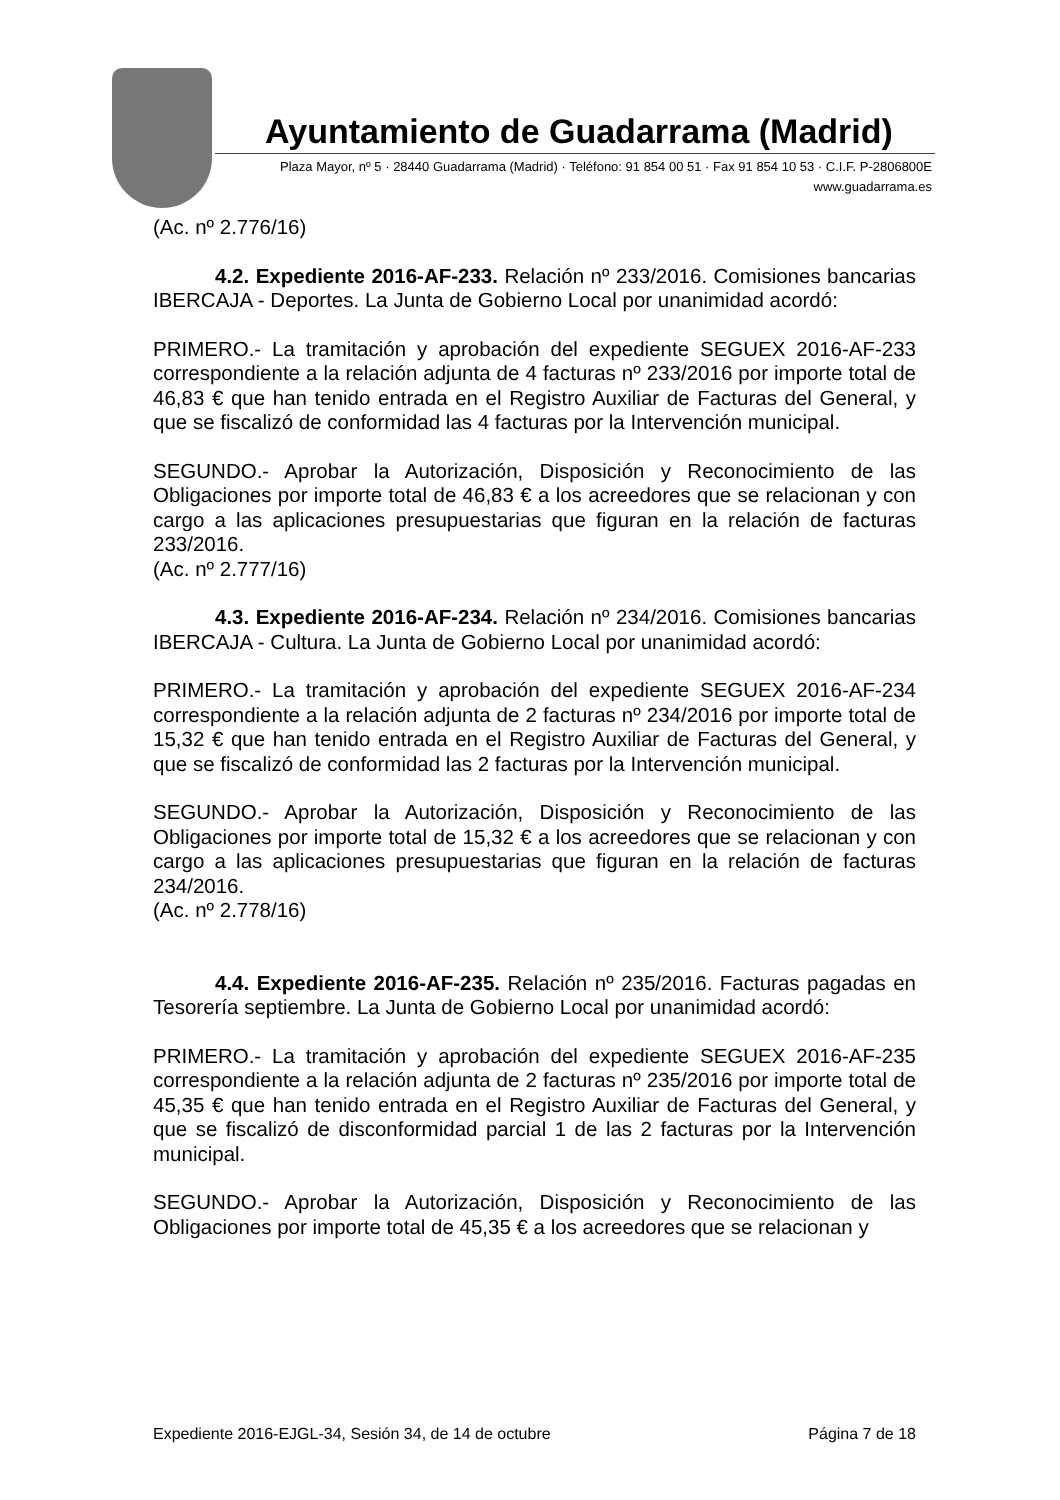Ayuntamiento de Guadarrama (Madrid)
Plaza Mayor, nº 5 · 28440 Guadarrama (Madrid) · Teléfono: 91 854 00 51 · Fax 91 854 10 53 · C.I.F. P-2806800E
www.guadarrama.es
(Ac. nº 2.776/16)
4.2. Expediente 2016-AF-233. Relación nº 233/2016. Comisiones bancarias IBERCAJA - Deportes. La Junta de Gobierno Local por unanimidad acordó:
PRIMERO.- La tramitación y aprobación del expediente SEGUEX 2016-AF-233 correspondiente a la relación adjunta de 4 facturas nº 233/2016 por importe total de 46,83 € que han tenido entrada en el Registro Auxiliar de Facturas del General, y que se fiscalizó de conformidad las 4 facturas por la Intervención municipal.
SEGUNDO.- Aprobar la Autorización, Disposición y Reconocimiento de las Obligaciones por importe total de 46,83 € a los acreedores que se relacionan y con cargo a las aplicaciones presupuestarias que figuran en la relación de facturas 233/2016.
(Ac. nº 2.777/16)
4.3. Expediente 2016-AF-234. Relación nº 234/2016. Comisiones bancarias IBERCAJA - Cultura. La Junta de Gobierno Local por unanimidad acordó:
PRIMERO.- La tramitación y aprobación del expediente SEGUEX 2016-AF-234 correspondiente a la relación adjunta de 2 facturas nº 234/2016 por importe total de 15,32 € que han tenido entrada en el Registro Auxiliar de Facturas del General, y que se fiscalizó de conformidad las 2 facturas por la Intervención municipal.
SEGUNDO.- Aprobar la Autorización, Disposición y Reconocimiento de las Obligaciones por importe total de 15,32 € a los acreedores que se relacionan y con cargo a las aplicaciones presupuestarias que figuran en la relación de facturas 234/2016.
(Ac. nº 2.778/16)
4.4. Expediente 2016-AF-235. Relación nº 235/2016. Facturas pagadas en Tesorería septiembre. La Junta de Gobierno Local por unanimidad acordó:
PRIMERO.- La tramitación y aprobación del expediente SEGUEX 2016-AF-235 correspondiente a la relación adjunta de 2 facturas nº 235/2016 por importe total de 45,35 € que han tenido entrada en el Registro Auxiliar de Facturas del General, y que se fiscalizó de disconformidad parcial 1 de las 2 facturas por la Intervención municipal.
SEGUNDO.- Aprobar la Autorización, Disposición y Reconocimiento de las Obligaciones por importe total de 45,35 € a los acreedores que se relacionan y
Expediente 2016-EJGL-34, Sesión 34, de 14 de octubre Página 7 de 18